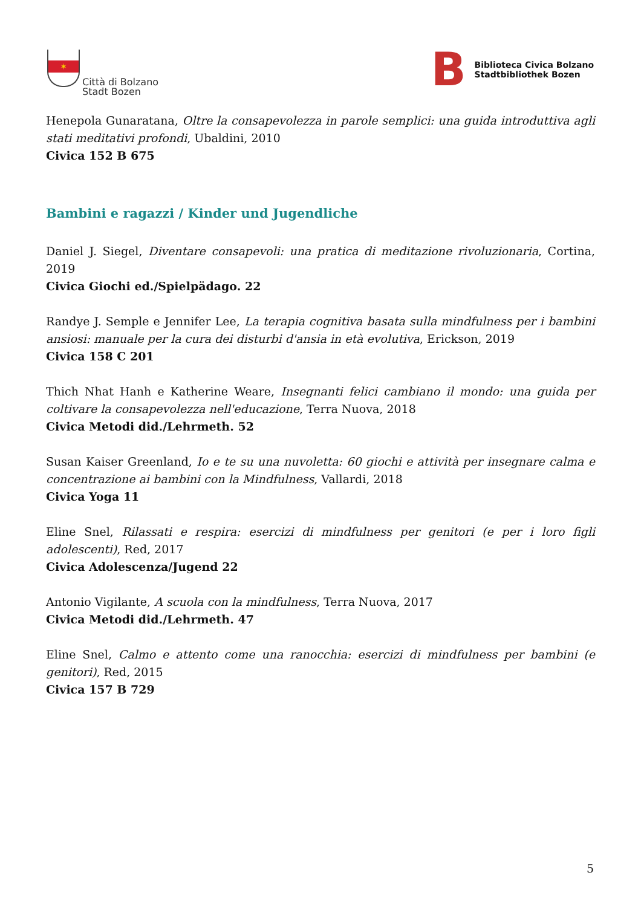✶
Città di Bolzano
Stadt Bozen
B Biblioteca Civica Bolzano
Stadtbibliothek Bozen
Henepola Gunaratana, Oltre la consapevolezza in parole semplici: una guida introduttiva agli stati meditativi profondi, Ubaldini, 2010
Civica 152 B 675
Bambini e ragazzi / Kinder und Jugendliche
Daniel J. Siegel, Diventare consapevoli: una pratica di meditazione rivoluzionaria, Cortina, 2019
Civica Giochi ed./Spielpädago. 22
Randye J. Semple e Jennifer Lee, La terapia cognitiva basata sulla mindfulness per i bambini ansiosi: manuale per la cura dei disturbi d'ansia in età evolutiva, Erickson, 2019
Civica 158 C 201
Thich Nhat Hanh e Katherine Weare, Insegnanti felici cambiano il mondo: una guida per coltivare la consapevolezza nell'educazione, Terra Nuova, 2018
Civica Metodi did./Lehrmeth. 52
Susan Kaiser Greenland, Io e te su una nuvoletta: 60 giochi e attività per insegnare calma e concentrazione ai bambini con la Mindfulness, Vallardi, 2018
Civica Yoga 11
Eline Snel, Rilassati e respira: esercizi di mindfulness per genitori (e per i loro figli adolescenti), Red, 2017
Civica Adolescenza/Jugend 22
Antonio Vigilante, A scuola con la mindfulness, Terra Nuova, 2017
Civica Metodi did./Lehrmeth. 47
Eline Snel, Calmo e attento come una ranocchia: esercizi di mindfulness per bambini (e genitori), Red, 2015
Civica 157 B 729
5